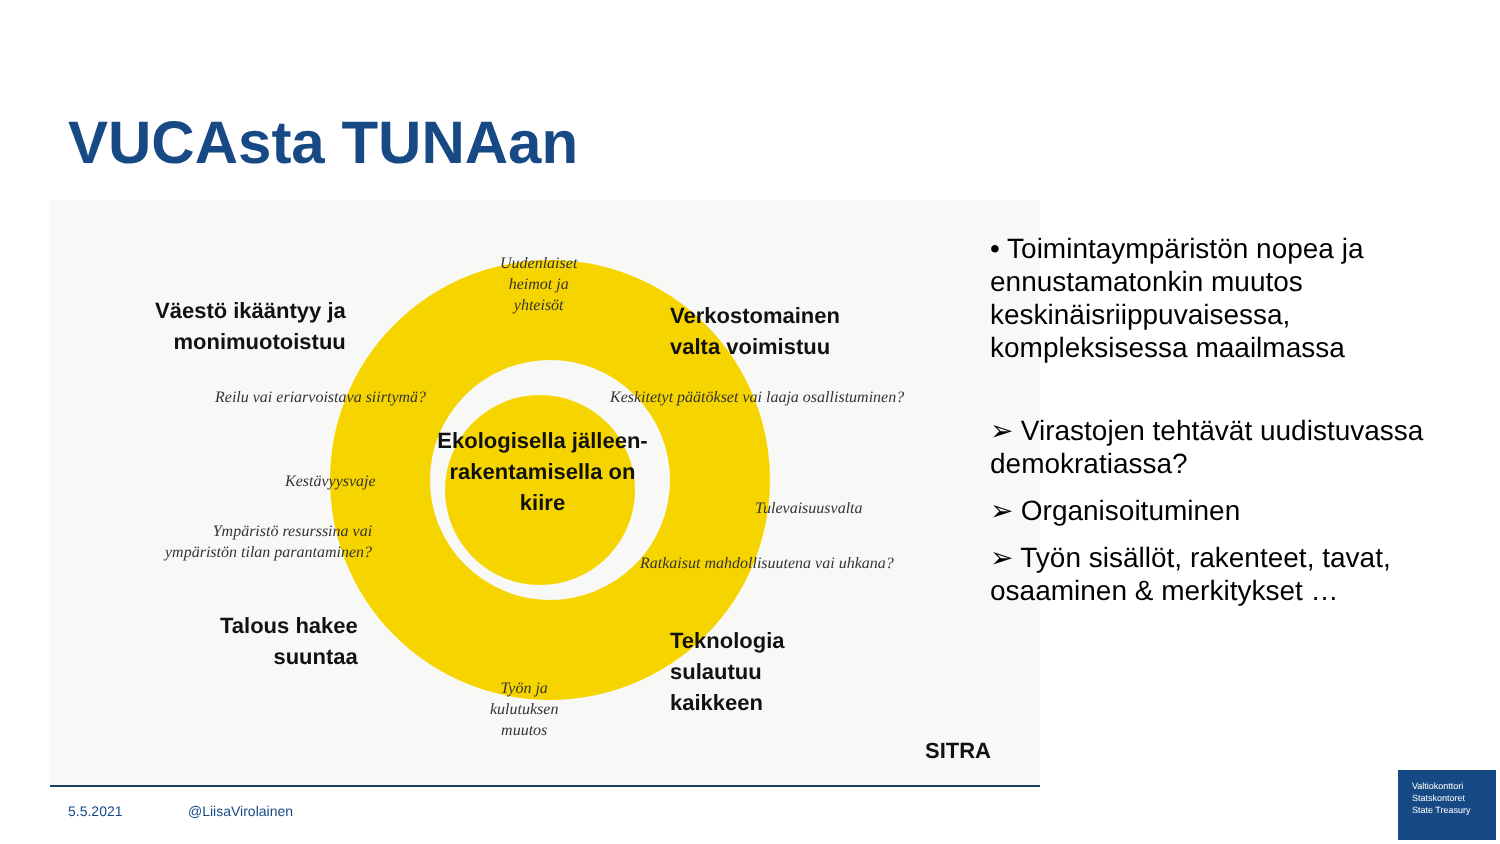VUCAsta TUNAan
Väestö ikääntyy ja
monimuotoistuu
Uudenlaiset
heimot ja
yhteisöt
Verkostomainen
valta voimistuu
Reilu vai eriarvoistava siirtymä?
Keskitetyt päätökset vai laaja osallistuminen?
Ekologisella jälleen-rakentamisella on kiire
Kestävyysvaje
Tulevaisuusvalta
Ympäristö resurssina vai
ympäristön tilan parantaminen?
Ratkaisut mahdollisuutena vai uhkana?
Talous hakee
suuntaa
Teknologia
sulautuu
kaikkeen
Työn ja
kulutuksen
muutos
SITRA
• Toimintaympäristön nopea ja ennustamatonkin muutos keskinäisriippuvaisessa, kompleksisessa maailmassa
➢ Virastojen tehtävät uudistuvassa demokratiassa?
➢ Organisoituminen
➢ Työn sisällöt, rakenteet, tavat, osaaminen & merkitykset …
5.5.2021 @LiisaVirolainen
Valtiokonttori
Statskontoret
State Treasury